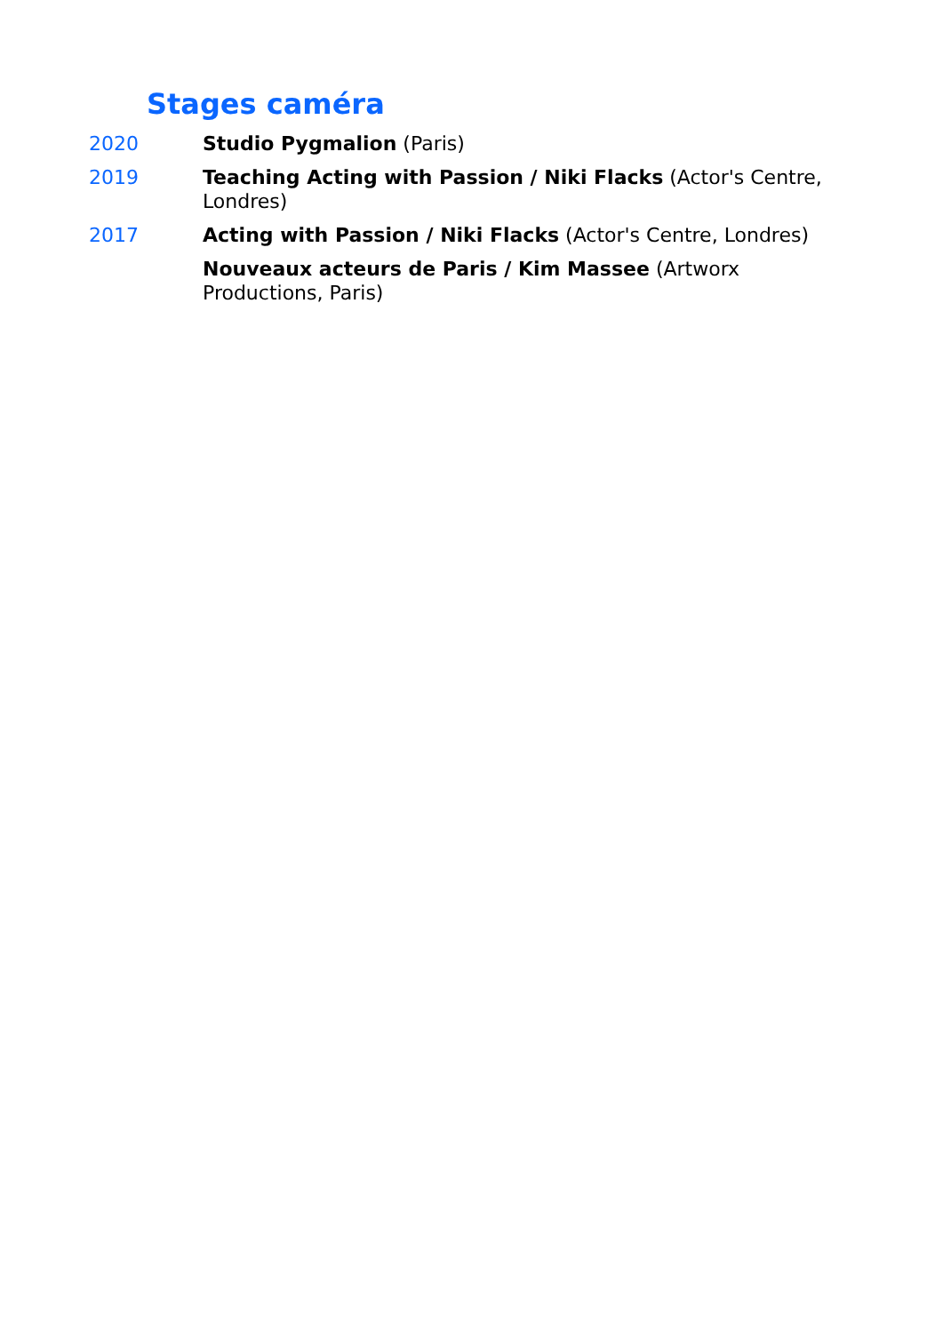Stages caméra
2020 Studio Pygmalion (Paris)
2019 Teaching Acting with Passion / Niki Flacks (Actor's Centre, Londres)
2017 Acting with Passion / Niki Flacks (Actor's Centre, Londres)
Nouveaux acteurs de Paris / Kim Massee (Artworx Productions, Paris)